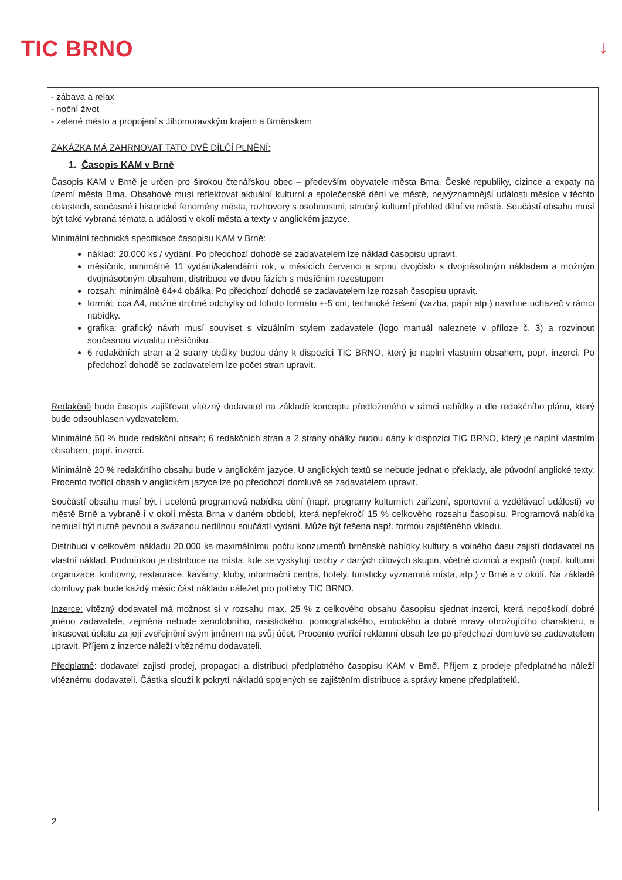TIC BRNO
↓
- zábava a relax
- noční život
- zelené město a propojení s Jihomoravským krajem a Brněnskem
ZAKÁZKA MÁ ZAHRNOVAT TATO DVĚ DÍLČÍ PLNĚNÍ:
1. Časopis KAM v Brně
Časopis KAM v Brně je určen pro širokou čtenářskou obec – především obyvatele města Brna, České republiky, cizince a expaty na území města Brna. Obsahově musí reflektovat aktuální kulturní a společenské dění ve městě, nejvýznamnější události měsíce v těchto oblastech, současné i historické fenomény města, rozhovory s osobnostmi, stručný kulturní přehled dění ve městě. Součástí obsahu musí být také vybraná témata a události v okolí města a texty v anglickém jazyce.
Minimální technická specifikace časopisu KAM v Brně:
náklad: 20.000 ks / vydání. Po předchozí dohodě se zadavatelem lze náklad časopisu upravit.
měsíčník, minimálně 11 vydání/kalendářní rok, v měsících červenci a srpnu dvojčíslo s dvojnásobným nákladem a možným dvojnásobným obsahem, distribuce ve dvou fázích s měsíčním rozestupem
rozsah: minimálně 64+4 obálka. Po předchozí dohodě se zadavatelem lze rozsah časopisu upravit.
formát: cca A4, možné drobné odchylky od tohoto formátu +-5 cm, technické řešení (vazba, papír atp.) navrhne uchazeč v rámci nabídky.
grafika: grafický návrh musí souviset s vizuálním stylem zadavatele (logo manuál naleznete v příloze č. 3) a rozvinout současnou vizualitu měsíčníku.
6 redakčních stran a 2 strany obálky budou dány k dispozici TIC BRNO, který je naplní vlastním obsahem, popř. inzercí. Po předchozí dohodě se zadavatelem lze počet stran upravit.
Redakčně bude časopis zajišťovat vítězný dodavatel na základě konceptu předloženého v rámci nabídky a dle redakčního plánu, který bude odsouhlasen vydavatelem.
Minimálně 50 % bude redakční obsah; 6 redakčních stran a 2 strany obálky budou dány k dispozici TIC BRNO, který je naplní vlastním obsahem, popř. inzercí.
Minimálně 20 % redakčního obsahu bude v anglickém jazyce. U anglických textů se nebude jednat o překlady, ale původní anglické texty. Procento tvořící obsah v anglickém jazyce lze po předchozí domluvě se zadavatelem upravit.
Součástí obsahu musí být i ucelená programová nabídka dění (např. programy kulturních zařízení, sportovní a vzdělávací události) ve městě Brně a vybraně i v okolí města Brna v daném období, která nepřekročí 15 % celkového rozsahu časopisu. Programová nabídka nemusí být nutně pevnou a svázanou nedílnou součástí vydání. Může být řešena např. formou zajištěného vkladu.
Distribuci v celkovém nákladu 20.000 ks maximálnímu počtu konzumentů brněnské nabídky kultury a volného času zajistí dodavatel na vlastní náklad. Podmínkou je distribuce na místa, kde se vyskytují osoby z daných cílových skupin, včetně cizinců a expatů (např. kulturní organizace, knihovny, restaurace, kavárny, kluby, informační centra, hotely, turisticky významná místa, atp.) v Brně a v okolí. Na základě domluvy pak bude každý měsíc část nákladu náležet pro potřeby TIC BRNO.
Inzerce: vítězný dodavatel má možnost si v rozsahu max. 25 % z celkového obsahu časopisu sjednat inzerci, která nepoškodí dobré jméno zadavatele, zejména nebude xenofobního, rasistického, pornografického, erotického a dobré mravy ohrožujícího charakteru, a inkasovat úplatu za její zveřejnění svým jménem na svůj účet. Procento tvořící reklamní obsah lze po předchozí domluvě se zadavatelem upravit. Příjem z inzerce náleží vítěznému dodavateli.
Předplatné: dodavatel zajistí prodej, propagaci a distribuci předplatného časopisu KAM v Brně. Příjem z prodeje předplatného náleží vítěznému dodavateli. Částka slouží k pokrytí nákladů spojených se zajištěním distribuce a správy kmene předplatitelů.
2